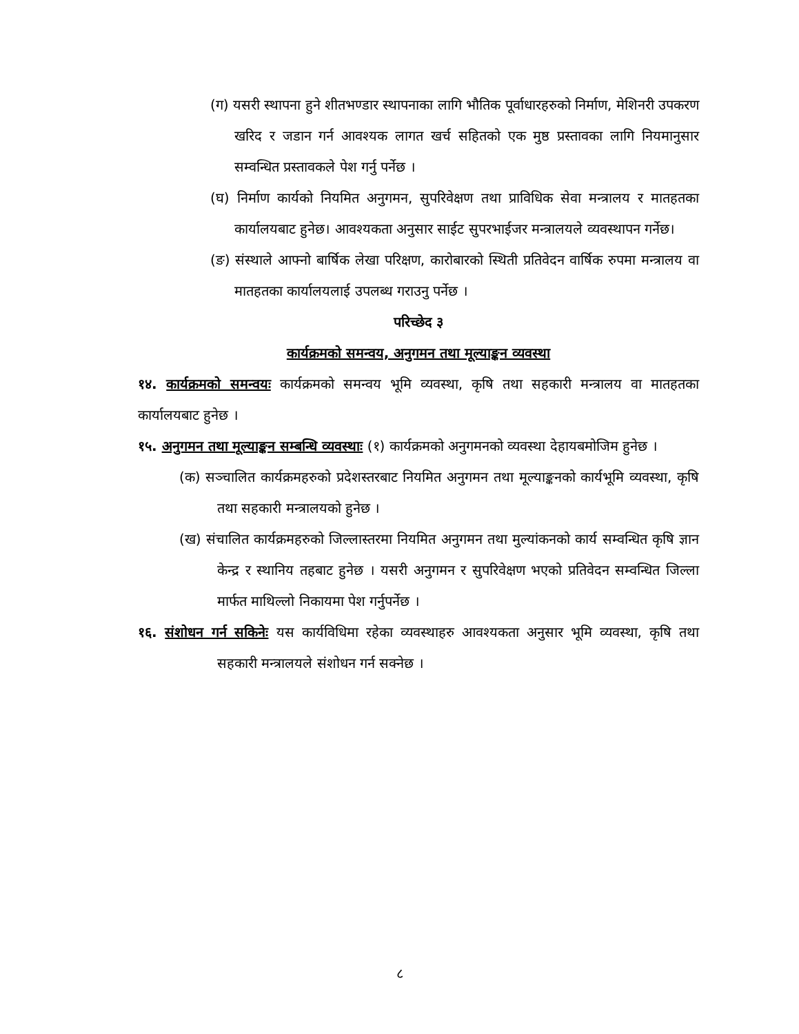(ग) यसरी स्थापना हुने शीतभण्डार स्थापनाका लागि भौतिक पूर्वाधारहरुको निर्माण, मेशिनरी उपकरण खरिद र जडान गर्न आवश्यक लागत खर्च सहितको एक मुष्ठ प्रस्तावका लागि नियमानुसार सम्वन्धित प्रस्तावकले पेश गर्नु पर्नेछ ।
(घ) निर्माण कार्यको नियमित अनुगमन, सुपरिवेक्षण तथा प्राविधिक सेवा मन्त्रालय र मातहतका कार्यालयबाट हुनेछ। आवश्यकता अनुसार साईट सुपरभाईजर मन्त्रालयले व्यवस्थापन गर्नेछ।
(ङ) संस्थाले आफ्नो बार्षिक लेखा परिक्षण, कारोबारको स्थिती प्रतिवेदन वार्षिक रुपमा मन्त्रालय वा मातहतका कार्यालयलाई उपलब्ध गराउनु पर्नेछ ।
परिच्छेद ३
कार्यक्रमको समन्वय, अनुगमन तथा मूल्याङ्कन व्यवस्था
१४. कार्यक्रमको समन्वयः कार्यक्रमको समन्वय भूमि व्यवस्था, कृषि तथा सहकारी मन्त्रालय वा मातहतका कार्यालयबाट हुनेछ ।
१५. अनुगमन तथा मूल्याङ्कन सम्बन्धि व्यवस्थाः (१) कार्यक्रमको अनुगमनको व्यवस्था देहायबमोजिम हुनेछ ।
(क) सञ्चालित कार्यक्रमहरुको प्रदेशस्तरबाट नियमित अनुगमन तथा मूल्याङ्कनको कार्यभूमि व्यवस्था, कृषि तथा सहकारी मन्त्रालयको हुनेछ ।
(ख) संचालित कार्यक्रमहरुको जिल्लास्तरमा नियमित अनुगमन तथा मुल्यांकनको कार्य सम्वन्धित कृषि ज्ञान केन्द्र र स्थानिय तहबाट हुनेछ । यसरी अनुगमन र सुपरिवेक्षण भएको प्रतिवेदन सम्वन्धित जिल्ला मार्फत माथिल्लो निकायमा पेश गर्नुपर्नेछ ।
१६. संशोधन गर्न सकिनेः यस कार्यविधिमा रहेका व्यवस्थाहरु आवश्यकता अनुसार भूमि व्यवस्था, कृषि तथा सहकारी मन्त्रालयले संशोधन गर्न सक्नेछ ।
८